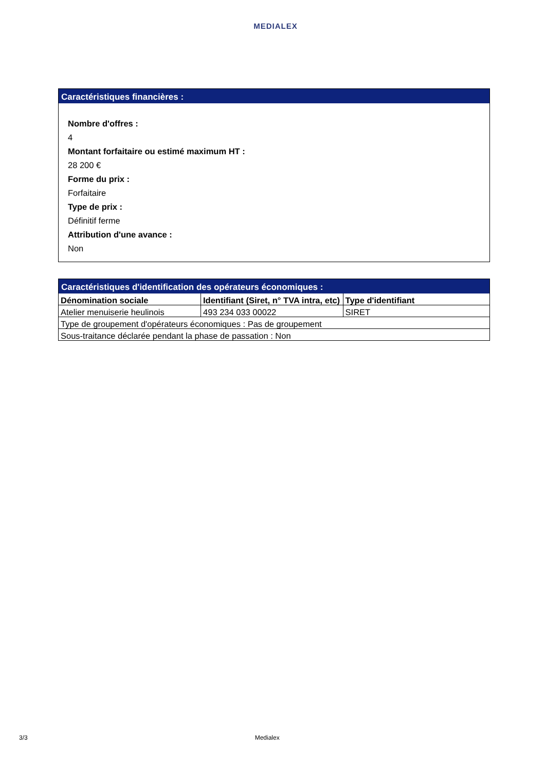MEDIALEX
Caractéristiques financières :
Nombre d'offres :
4
Montant forfaitaire ou estimé maximum HT :
28 200 €
Forme du prix :
Forfaitaire
Type de prix :
Définitif ferme
Attribution d'une avance :
Non
Caractéristiques d'identification des opérateurs économiques :
| Dénomination sociale | Identifiant (Siret, n° TVA intra, etc) | Type d'identifiant |
| --- | --- | --- |
| Atelier menuiserie heulinois | 493 234 033 00022 | SIRET |
| Type de groupement d'opérateurs économiques : Pas de groupement | | |
| Sous-traitance déclarée pendant la phase de passation : Non | | |
3/3 Medialex